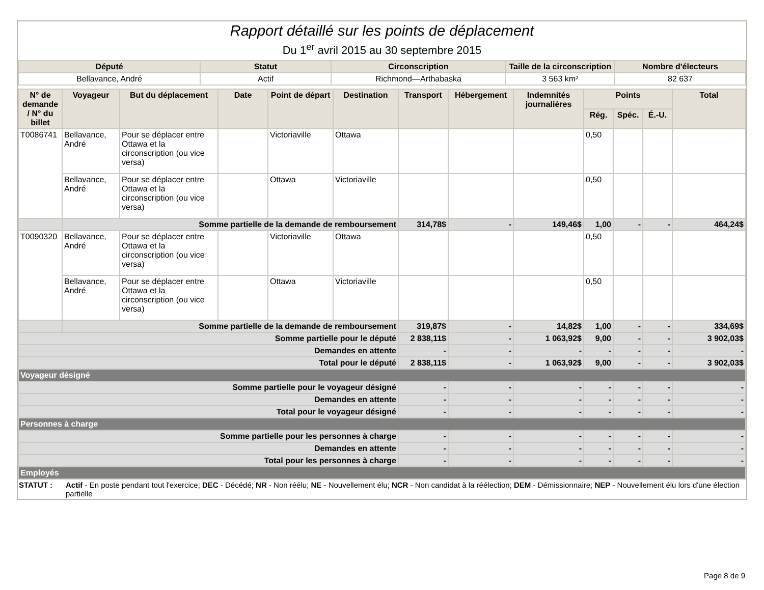Rapport détaillé sur les points de déplacement
Du 1<sup>er</sup> avril 2015 au 30 septembre 2015
| Député | Statut | Circonscription | Taille de la circonscription | Nombre d'électeurs |
| --- | --- | --- | --- | --- |
| Bellavance, André | Actif | Richmond—Arthabaska | 3 563 km² | 82 637 |
| N° de demande / N° du billet | Voyageur | But du déplacement | Date | Point de départ | Destination | Transport | Hébergement | Indemnités journalières | Points | | | Total |
| --- | --- | --- | --- | --- | --- | --- | --- | --- | --- | --- | --- | --- |
| | | | | | | | | | Rég. | Spéc. | É.-U. | |
| T0086741 | Bellavance, André | Pour se déplacer entre Ottawa et la circonscription (ou vice versa) | | Victoriaville | Ottawa | | | | 0,50 | | | |
| | Bellavance, André | Pour se déplacer entre Ottawa et la circonscription (ou vice versa) | | Ottawa | Victoriaville | | | | 0,50 | | | |
| | Somme partielle de la demande de remboursement | | | | | 314,78$ | - | 149,46$ | 1,00 | - | - | 464,24$ |
| T0090320 | Bellavance, André | Pour se déplacer entre Ottawa et la circonscription (ou vice versa) | | Victoriaville | Ottawa | | | | 0,50 | | | |
| | Bellavance, André | Pour se déplacer entre Ottawa et la circonscription (ou vice versa) | | Ottawa | Victoriaville | | | | 0,50 | | | |
| | Somme partielle de la demande de remboursement | | | | | 319,87$ | - | 14,82$ | 1,00 | - | - | 334,69$ |
| Somme partielle pour le député | | | | | | 2 838,11$ | - | 1 063,92$ | 9,00 | - | - | 3 902,03$ |
| Demandes en attente | | | | | | - | - | - | - | - | - | - |
| Total pour le député | | | | | | 2 838,11$ | - | 1 063,92$ | 9,00 | - | - | 3 902,03$ |
| Voyageur désigné | | | | | | | | | | | | |
| Somme partielle pour le voyageur désigné | | | | | | - | - | - | - | - | - | - |
| Demandes en attente | | | | | | - | - | - | - | - | - | - |
| Total pour le voyageur désigné | | | | | | - | - | - | - | - | - | - |
| Personnes à charge | | | | | | | | | | | | |
| Somme partielle pour les personnes à charge | | | | | | - | - | - | - | - | - | - |
| Demandes en attente | | | | | | - | - | - | - | - | - | - |
| Total pour les personnes à charge | | | | | | - | - | - | - | - | - | - |
| Employés | | | | | | | | | | | | |
STATUT : Actif - En poste pendant tout l'exercice; DEC - Décédé; NR - Non réélu; NE - Nouvellement élu; NCR - Non candidat à la réélection; DEM - Démissionnaire; NEP - Nouvellement élu lors d'une élection partielle
Page 8 de 9